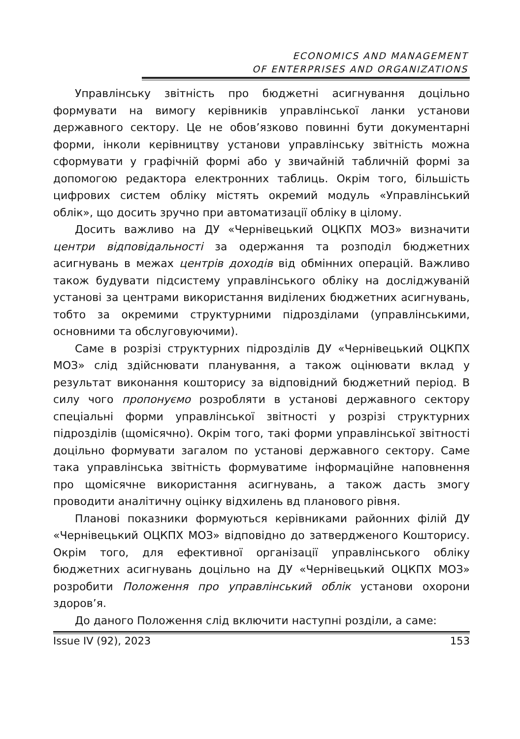ECONOMICS AND MANAGEMENT
OF ENTERPRISES AND ORGANIZATIONS
Управлінську звітність про бюджетні асигнування доцільно формувати на вимогу керівників управлінської ланки установи державного сектору. Це не обов’язково повинні бути документарні форми, інколи керівництву установи управлінську звітність можна сформувати у графічній формі або у звичайній табличній формі за допомогою редактора електронних таблиць. Окрім того, більшість цифрових систем обліку містять окремий модуль «Управлінський облік», що досить зручно при автоматизації обліку в цілому.
Досить важливо на ДУ «Чернівецький ОЦКПХ МОЗ» визначити центри відповідальності за одержання та розподіл бюджетних асигнувань в межах центрів доходів від обмінних операцій. Важливо також будувати підсистему управлінського обліку на досліджуваній установі за центрами використання виділених бюджетних асигнувань, тобто за окремими структурними підрозділами (управлінськими, основними та обслуговуючими).
Саме в розрізі структурних підрозділів ДУ «Чернівецький ОЦКПХ МОЗ» слід здійснювати планування, а також оцінювати вклад у результат виконання кошторису за відповідний бюджетний період. В силу чого пропонуємо розробляти в установі державного сектору спеціальні форми управлінської звітності у розрізі структурних підрозділів (щомісячно). Окрім того, такі форми управлінської звітності доцільно формувати загалом по установі державного сектору. Саме така управлінська звітність формуватиме інформаційне наповнення про щомісячне використання асигнувань, а також дасть змогу проводити аналітичну оцінку відхилень вд планового рівня.
Планові показники формуються керівниками районних філій ДУ «Чернівецький ОЦКПХ МОЗ» відповідно до затвердженого Кошторису. Окрім того, для ефективної організації управлінського обліку бюджетних асигнувань доцільно на ДУ «Чернівецький ОЦКПХ МОЗ» розробити Положення про управлінський облік установи охорони здоров’я.
До даного Положення слід включити наступні розділи, а саме:
Issue IV (92), 2023 153